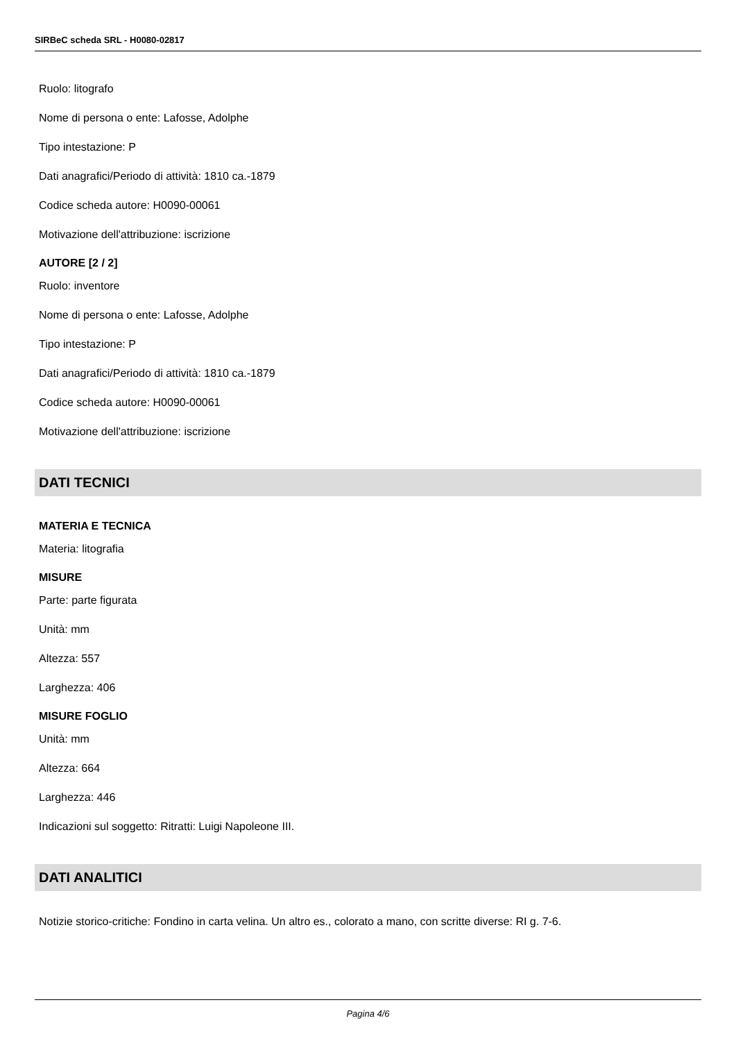SIRBeC scheda SRL - H0080-02817
Ruolo: litografo
Nome di persona o ente: Lafosse, Adolphe
Tipo intestazione: P
Dati anagrafici/Periodo di attività: 1810 ca.-1879
Codice scheda autore: H0090-00061
Motivazione dell'attribuzione: iscrizione
AUTORE [2 / 2]
Ruolo: inventore
Nome di persona o ente: Lafosse, Adolphe
Tipo intestazione: P
Dati anagrafici/Periodo di attività: 1810 ca.-1879
Codice scheda autore: H0090-00061
Motivazione dell'attribuzione: iscrizione
DATI TECNICI
MATERIA E TECNICA
Materia: litografia
MISURE
Parte: parte figurata
Unità: mm
Altezza: 557
Larghezza: 406
MISURE FOGLIO
Unità: mm
Altezza: 664
Larghezza: 446
Indicazioni sul soggetto: Ritratti: Luigi Napoleone III.
DATI ANALITICI
Notizie storico-critiche: Fondino in carta velina. Un altro es., colorato a mano, con scritte diverse: RI g. 7-6.
Pagina 4/6